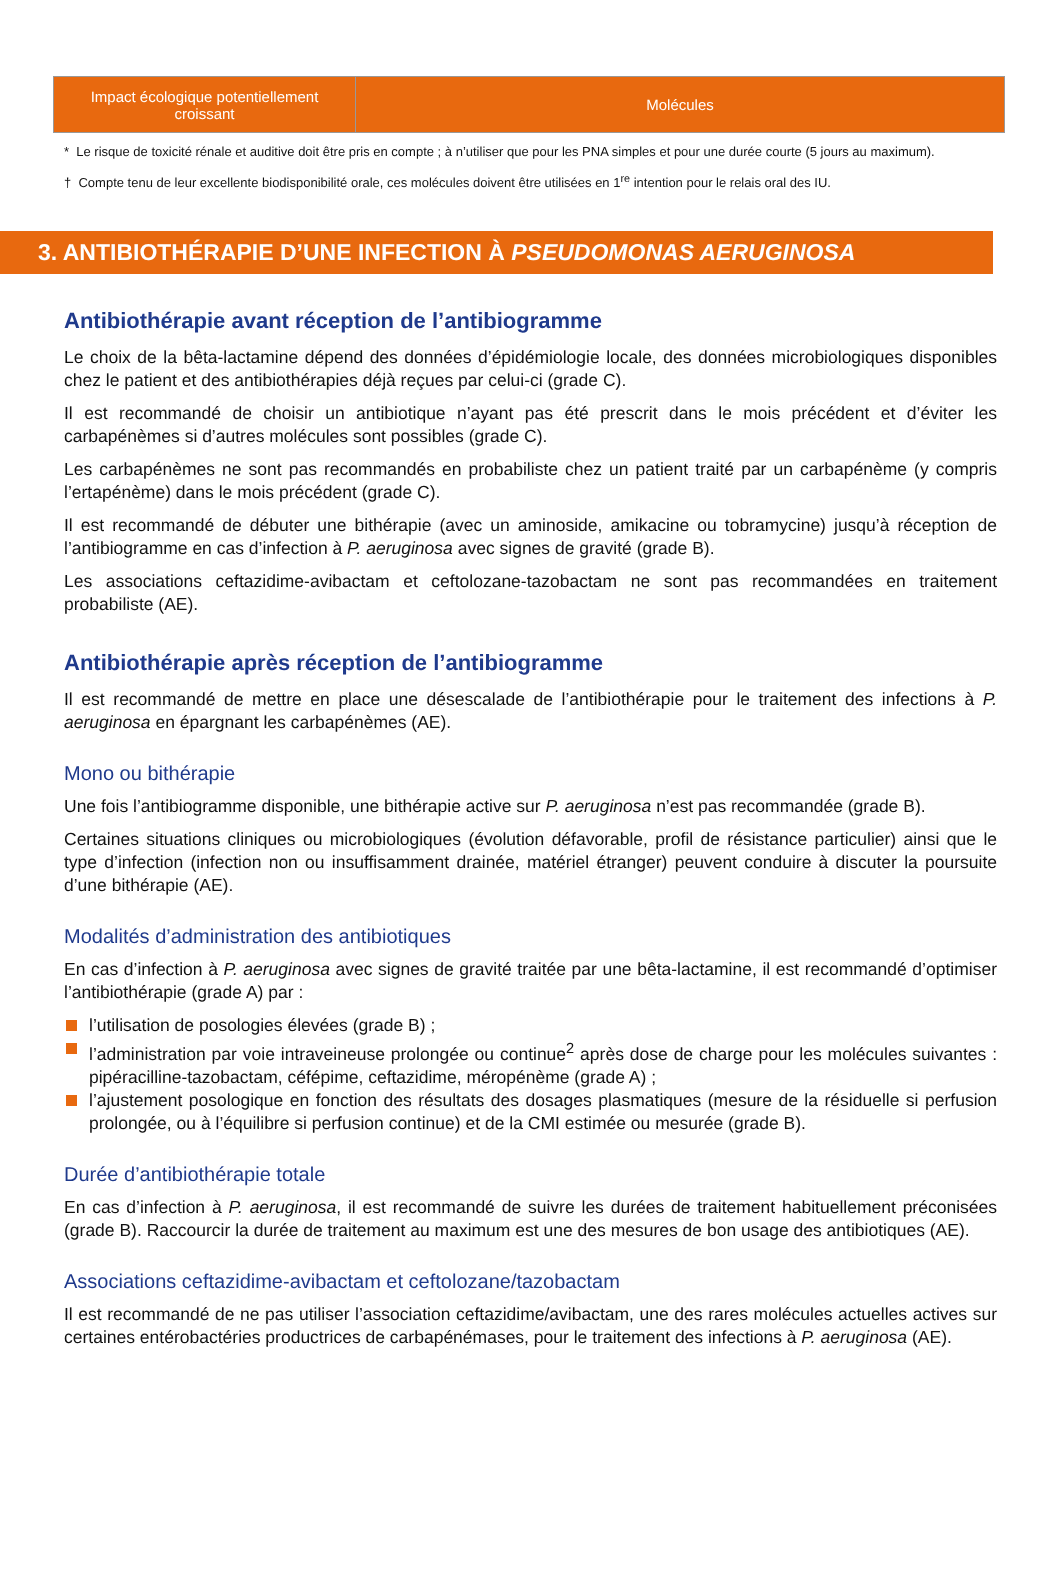| Impact écologique potentiellement croissant | Molécules |
| --- | --- |
* Le risque de toxicité rénale et auditive doit être pris en compte ; à n’utiliser que pour les PNA simples et pour une durée courte (5 jours au maximum).
† Compte tenu de leur excellente biodisponibilité orale, ces molécules doivent être utilisées en 1<sup>re</sup> intention pour le relais oral des IU.
3. ANTIBIOTHÉRAPIE D’UNE INFECTION À PSEUDOMONAS AERUGINOSA
Antibiothérapie avant réception de l’antibiogramme
Le choix de la bêta-lactamine dépend des données d’épidémiologie locale, des données microbiologiques disponibles chez le patient et des antibiothérapies déjà reçues par celui-ci (grade C).
Il est recommandé de choisir un antibiotique n’ayant pas été prescrit dans le mois précédent et d’éviter les carbapénèmes si d’autres molécules sont possibles (grade C).
Les carbapénèmes ne sont pas recommandés en probabiliste chez un patient traité par un carbapénème (y compris l’ertapénème) dans le mois précédent (grade C).
Il est recommandé de débuter une bithérapie (avec un aminoside, amikacine ou tobramycine) jusqu’à réception de l’antibiogramme en cas d’infection à P. aeruginosa avec signes de gravité (grade B).
Les associations ceftazidime-avibactam et ceftolozane-tazobactam ne sont pas recommandées en traitement probabiliste (AE).
Antibiothérapie après réception de l’antibiogramme
Il est recommandé de mettre en place une désescalade de l’antibiothérapie pour le traitement des infections à P. aeruginosa en épargnant les carbapénèmes (AE).
Mono ou bithérapie
Une fois l’antibiogramme disponible, une bithérapie active sur P. aeruginosa n’est pas recommandée (grade B).
Certaines situations cliniques ou microbiologiques (évolution défavorable, profil de résistance particulier) ainsi que le type d’infection (infection non ou insuffisamment drainée, matériel étranger) peuvent conduire à discuter la poursuite d’une bithérapie (AE).
Modalités d’administration des antibiotiques
En cas d’infection à P. aeruginosa avec signes de gravité traitée par une bêta-lactamine, il est recommandé d’optimiser l’antibiothérapie (grade A) par :
l’utilisation de posologies élevées (grade B) ;
l’administration par voie intraveineuse prolongée ou continue<sup>2</sup> après dose de charge pour les molécules suivantes : pipéracilline-tazobactam, céfépime, ceftazidime, méropénème (grade A) ;
l’ajustement posologique en fonction des résultats des dosages plasmatiques (mesure de la résiduelle si perfusion prolongée, ou à l’équilibre si perfusion continue) et de la CMI estimée ou mesurée (grade B).
Durée d’antibiothérapie totale
En cas d’infection à P. aeruginosa, il est recommandé de suivre les durées de traitement habituellement préconisées (grade B). Raccourcir la durée de traitement au maximum est une des mesures de bon usage des antibiotiques (AE).
Associations ceftazidime-avibactam et ceftolozane/tazobactam
Il est recommandé de ne pas utiliser l’association ceftazidime/avibactam, une des rares molécules actuelles actives sur certaines entérobactéries productrices de carbapénémases, pour le traitement des infections à P. aeruginosa (AE).